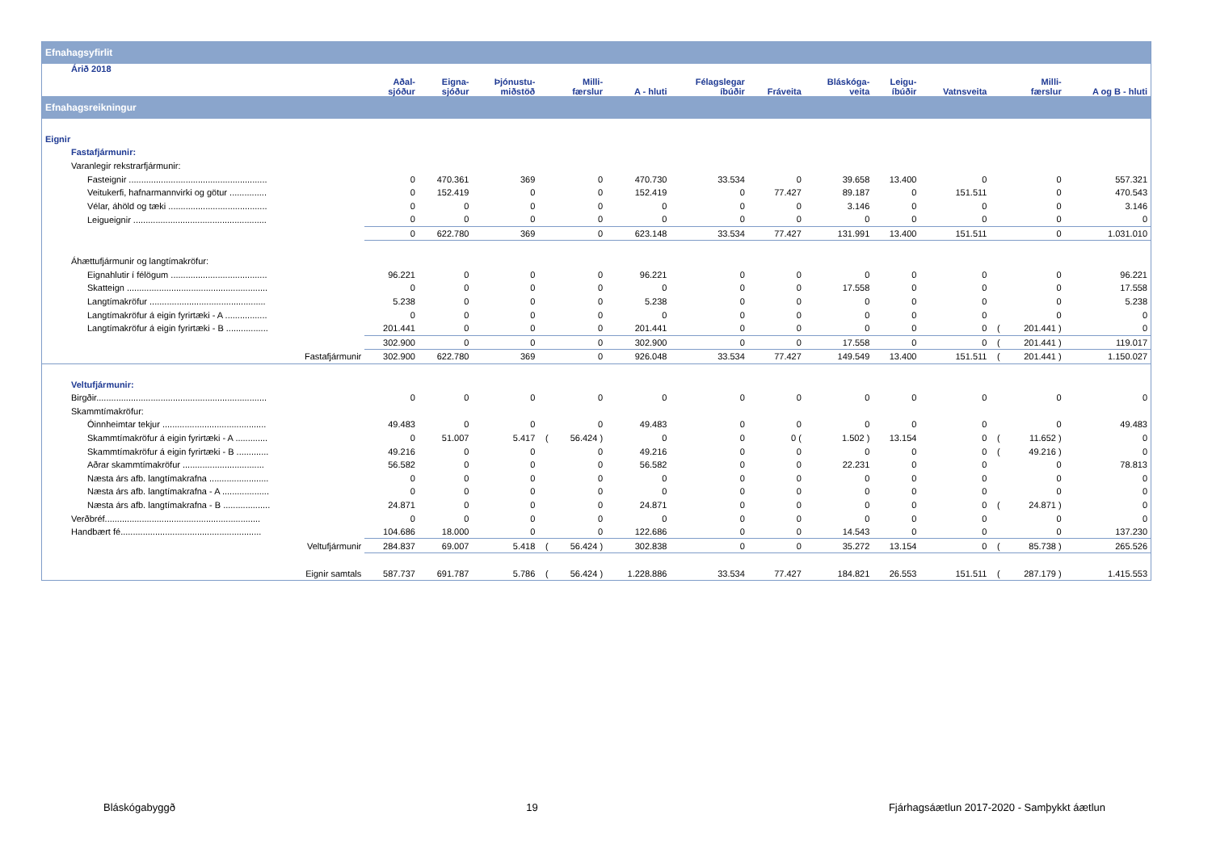| Efnahagsyfirlit | | | | | | | | | | | | | | |
| Árið 2018 | Aðal- sjóður | Eigna- sjóður | Þjónustu- miðstöð | Milli- færslur | | A - hluti | Félagslegar íbúðir | Fráveita | Bláskóga- veita | Leigu- íbúðir | Vatnsveita | Milli- færslur | | A og B - hluti |
| Efnahagsreikningur | | | | | | | | | | | | | | |
| Eignir | | | | | | | | | | | | | | |
| Fastafjármunir: | | | | | | | | | | | | | | |
| Varanlegir rekstrarfjármunir: | | | | | | | | | | | | | | |
| Fasteignir ........................................................ | 0 | 470.361 | 369 | | 0 | 470.730 | 33.534 | 0 | 39.658 | 13.400 | 0 | | 0 | 557.321 |
| Veitukerfi, hafnarmannvirki og götur ............... | 0 | 152.419 | 0 | | 0 | 152.419 | 0 | 77.427 | 89.187 | 0 | 151.511 | | 0 | 470.543 |
| Vélar, áhöld og tæki ........................................ | 0 | 0 | 0 | | 0 | 0 | 0 | 0 | 3.146 | 0 | 0 | | 0 | 3.146 |
| Leigueignir ...................................................... | 0 | 0 | 0 | | 0 | 0 | 0 | 0 | 0 | 0 | 0 | | 0 | 0 |
| | 0 | 622.780 | 369 | | 0 | 623.148 | 33.534 | 77.427 | 131.991 | 13.400 | 151.511 | | 0 | 1.031.010 |
| Áhættufjármunir og langtímakröfur: | | | | | | | | | | | | | | |
| Eignahlutir í félögum ....................................... | 96.221 | 0 | 0 | | 0 | 96.221 | 0 | 0 | 0 | 0 | 0 | | 0 | 96.221 |
| Skatteign ......................................................... | 0 | 0 | 0 | | 0 | 0 | 0 | 0 | 17.558 | 0 | 0 | | 0 | 17.558 |
| Langtímakröfur ............................................... | 5.238 | 0 | 0 | | 0 | 5.238 | 0 | 0 | 0 | 0 | 0 | | 0 | 5.238 |
| Langtímakröfur á eigin fyrirtæki - A ................. | 0 | 0 | 0 | | 0 | 0 | 0 | 0 | 0 | 0 | 0 | | 0 | 0 |
| Langtímakröfur á eigin fyrirtæki - B ................. | 201.441 | 0 | 0 | | 0 | 201.441 | 0 | 0 | 0 | 0 | 0 | ( | 201.441 ) | 0 |
| | 302.900 | 0 | 0 | | 0 | 302.900 | 0 | 0 | 17.558 | 0 | 0 | ( | 201.441 ) | 119.017 |
| Fastafjármunir | 302.900 | 622.780 | 369 | | 0 | 926.048 | 33.534 | 77.427 | 149.549 | 13.400 | 151.511 | ( | 201.441 ) | 1.150.027 |
| Veltufjármunir: | | | | | | | | | | | | | | |
| Birgðir..................................................................... | 0 | 0 | 0 | | 0 | 0 | 0 | 0 | 0 | 0 | 0 | | 0 | 0 |
| Skammtímakröfur: | | | | | | | | | | | | | | |
| Óinnheimtar tekjur .......................................... | 49.483 | 0 | 0 | | 0 | 49.483 | 0 | 0 | 0 | 0 | 0 | | 0 | 49.483 |
| Skammtímakröfur á eigin fyrirtæki - A ............. | 0 | 51.007 | 5.417 | ( | 56.424 ) | 0 | 0 | 0 ( | 1.502 ) | 13.154 | 0 | ( | 11.652 ) | 0 |
| Skammtímakröfur á eigin fyrirtæki - B ............. | 49.216 | 0 | 0 | | 0 | 49.216 | 0 | 0 | 0 | 0 | 0 | ( | 49.216 ) | 0 |
| Aðrar skammtímakröfur ................................. | 56.582 | 0 | 0 | | 0 | 56.582 | 0 | 0 | 22.231 | 0 | 0 | | 0 | 78.813 |
| Næsta árs afb. langtímakrafna ........................ | 0 | 0 | 0 | | 0 | 0 | 0 | 0 | 0 | 0 | 0 | | 0 | 0 |
| Næsta árs afb. langtímakrafna - A ................... | 0 | 0 | 0 | | 0 | 0 | 0 | 0 | 0 | 0 | 0 | | 0 | 0 |
| Næsta árs afb. langtímakrafna - B ................... | 24.871 | 0 | 0 | | 0 | 24.871 | 0 | 0 | 0 | 0 | 0 | ( | 24.871 ) | 0 |
| Verðbréf............................................................... | 0 | 0 | 0 | | 0 | 0 | 0 | 0 | 0 | 0 | 0 | | 0 | 0 |
| Handbært fé......................................................... | 104.686 | 18.000 | 0 | | 0 | 122.686 | 0 | 0 | 14.543 | 0 | 0 | | 0 | 137.230 |
| Veltufjármunir | 284.837 | 69.007 | 5.418 | ( | 56.424 ) | 302.838 | 0 | 0 | 35.272 | 13.154 | 0 | ( | 85.738 ) | 265.526 |
| Eignir samtals | 587.737 | 691.787 | 5.786 | ( | 56.424 ) | 1.228.886 | 33.534 | 77.427 | 184.821 | 26.553 | 151.511 | ( | 287.179 ) | 1.415.553 |
Bláskógabyggð 19 Fjárhagsáætlun 2017-2020 - Samþykkt áætlun